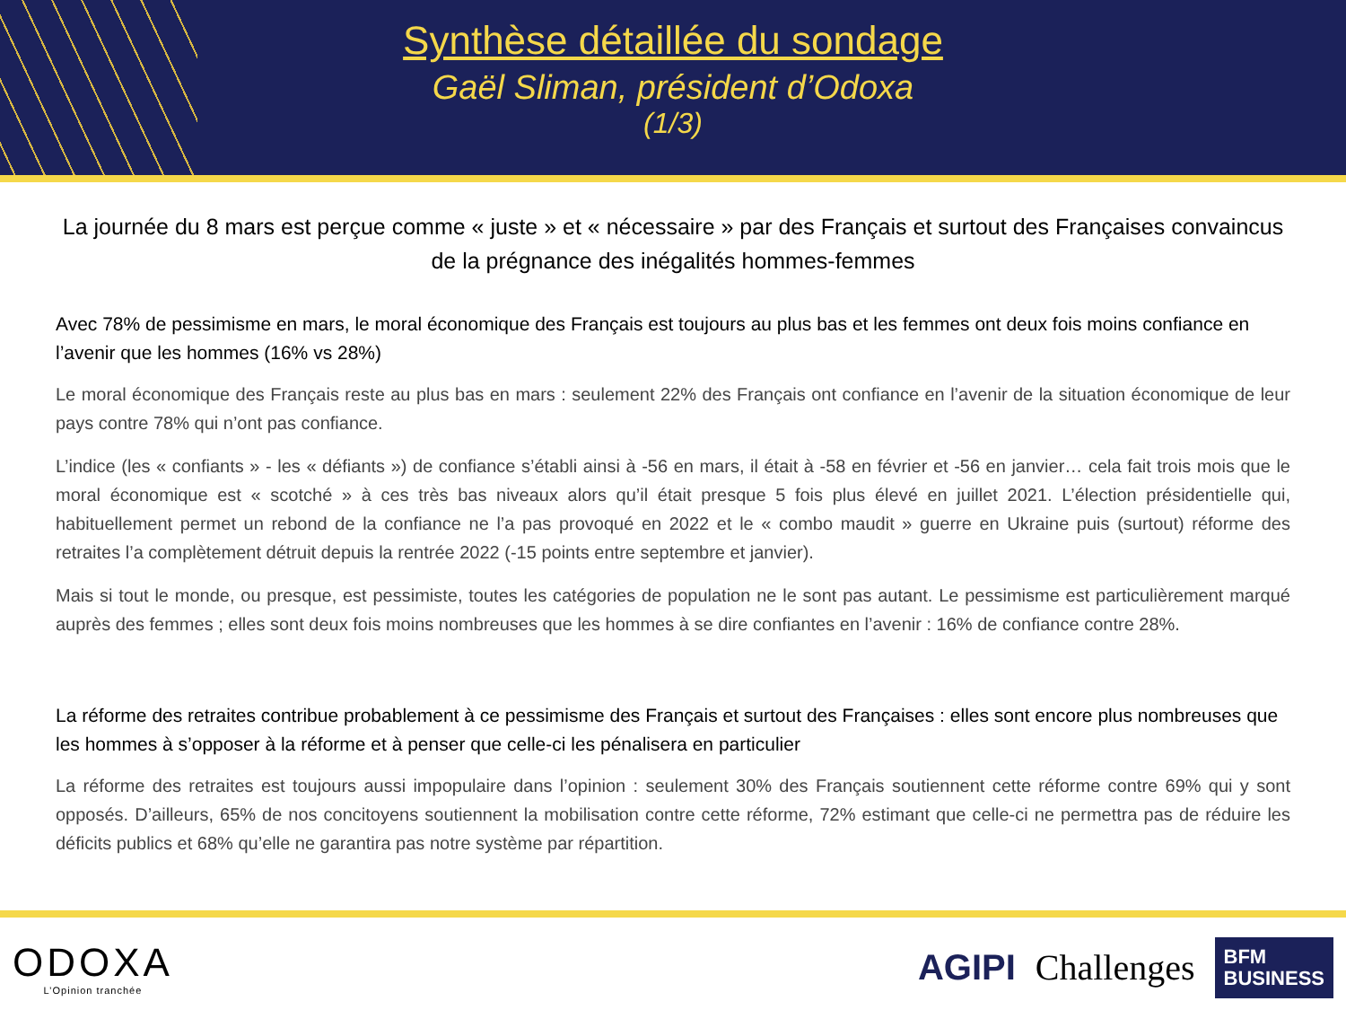Synthèse détaillée du sondage
Gaël Sliman, président d’Odoxa
(1/3)
La journée du 8 mars est perçue comme « juste » et « nécessaire » par des Français et surtout des Françaises convaincus de la prégnance des inégalités hommes-femmes
Avec 78% de pessimisme en mars, le moral économique des Français est toujours au plus bas et les femmes ont deux fois moins confiance en l’avenir que les hommes (16% vs 28%)
Le moral économique des Français reste au plus bas en mars : seulement 22% des Français ont confiance en l’avenir de la situation économique de leur pays contre 78% qui n’ont pas confiance.
L’indice (les « confiants » - les « défiants ») de confiance s’établi ainsi à -56 en mars, il était à -58 en février et -56 en janvier… cela fait trois mois que le moral économique est « scotché » à ces très bas niveaux alors qu’il était presque 5 fois plus élevé en juillet 2021. L’élection présidentielle qui, habituellement permet un rebond de la confiance ne l’a pas provoqué en 2022 et le « combo maudit » guerre en Ukraine puis (surtout) réforme des retraites l’a complètement détruit depuis la rentrée 2022 (-15 points entre septembre et janvier).
Mais si tout le monde, ou presque, est pessimiste, toutes les catégories de population ne le sont pas autant. Le pessimisme est particulièrement marqué auprès des femmes ; elles sont deux fois moins nombreuses que les hommes à se dire confiantes en l’avenir : 16% de confiance contre 28%.
La réforme des retraites contribue probablement à ce pessimisme des Français et surtout des Françaises : elles sont encore plus nombreuses que les hommes à s’opposer à la réforme et à penser que celle-ci les pénalisera en particulier
La réforme des retraites est toujours aussi impopulaire dans l’opinion : seulement 30% des Français soutiennent cette réforme contre 69% qui y sont opposés. D’ailleurs, 65% de nos concitoyens soutiennent la mobilisation contre cette réforme, 72% estimant que celle-ci ne permettra pas de réduire les déficits publics et 68% qu’elle ne garantira pas notre système par répartition.
ODOXA
L’Opinion tranchée
AGIPI Challenges BFM
BUSINESS